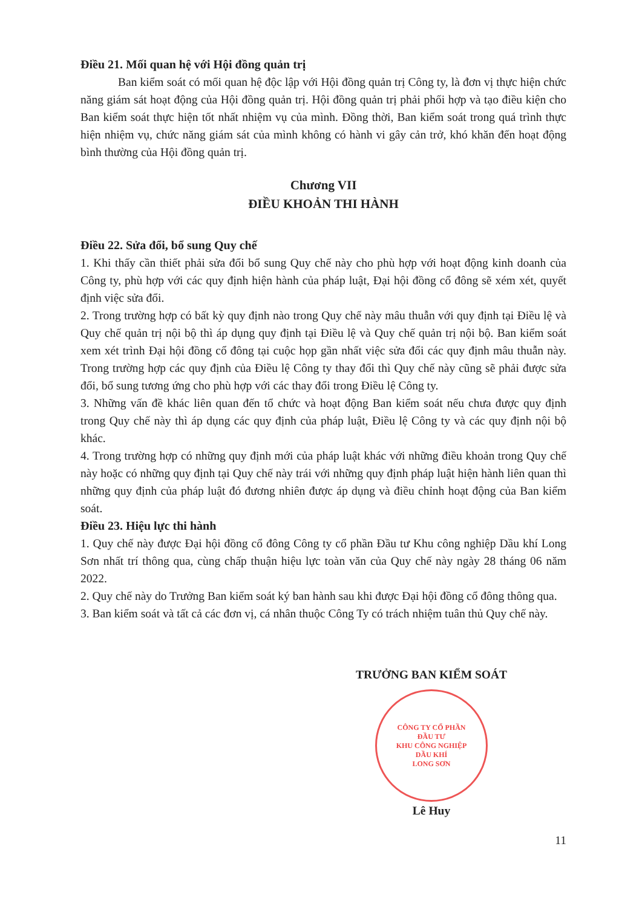Điều 21. Mối quan hệ với Hội đồng quản trị
Ban kiểm soát có mối quan hệ độc lập với Hội đồng quản trị Công ty, là đơn vị thực hiện chức năng giám sát hoạt động của Hội đồng quản trị. Hội đồng quản trị phải phối hợp và tạo điều kiện cho Ban kiểm soát thực hiện tốt nhất nhiệm vụ của mình. Đồng thời, Ban kiểm soát trong quá trình thực hiện nhiệm vụ, chức năng giám sát của mình không có hành vi gây cản trở, khó khăn đến hoạt động bình thường của Hội đồng quản trị.
Chương VII
ĐIỀU KHOẢN THI HÀNH
Điều 22. Sửa đổi, bổ sung Quy chế
1. Khi thấy cần thiết phải sửa đổi bổ sung Quy chế này cho phù hợp với hoạt động kinh doanh của Công ty, phù hợp với các quy định hiện hành của pháp luật, Đại hội đồng cổ đông sẽ xém xét, quyết định việc sửa đổi.
2. Trong trường hợp có bất kỳ quy định nào trong Quy chế này mâu thuẫn với quy định tại Điều lệ và Quy chế quản trị nội bộ thì áp dụng quy định tại Điều lệ và Quy chế quản trị nội bộ. Ban kiểm soát xem xét trình Đại hội đồng cổ đông tại cuộc họp gần nhất việc sửa đổi các quy định mâu thuẫn này. Trong trường hợp các quy định của Điều lệ Công ty thay đổi thì Quy chế này cũng sẽ phải được sửa đổi, bổ sung tương ứng cho phù hợp với các thay đổi trong Điều lệ Công ty.
3. Những vấn đề khác liên quan đến tổ chức và hoạt động Ban kiểm soát nếu chưa được quy định trong Quy chế này thì áp dụng các quy định của pháp luật, Điều lệ Công ty và các quy định nội bộ khác.
4. Trong trường hợp có những quy định mới của pháp luật khác với những điều khoản trong Quy chế này hoặc có những quy định tại Quy chế này trái với những quy định pháp luật hiện hành liên quan thì những quy định của pháp luật đó đương nhiên được áp dụng và điều chỉnh hoạt động của Ban kiểm soát.
Điều 23. Hiệu lực thi hành
1. Quy chế này được Đại hội đồng cổ đông Công ty cổ phần Đầu tư Khu công nghiệp Dầu khí Long Sơn nhất trí thông qua, cùng chấp thuận hiệu lực toàn văn của Quy chế này ngày 28 tháng 06 năm 2022.
2. Quy chế này do Trưởng Ban kiểm soát ký ban hành sau khi được Đại hội đồng cổ đông thông qua.
3. Ban kiểm soát và tất cả các đơn vị, cá nhân thuộc Công Ty có trách nhiệm tuân thủ Quy chế này.
TRƯỞNG BAN KIỂM SOÁT
CÔNG TY CỔ PHẦN
ĐẦU TƯ
KHU CÔNG NGHIỆP
DẦU KHÍ
LONG SƠN
Lê Huy
11